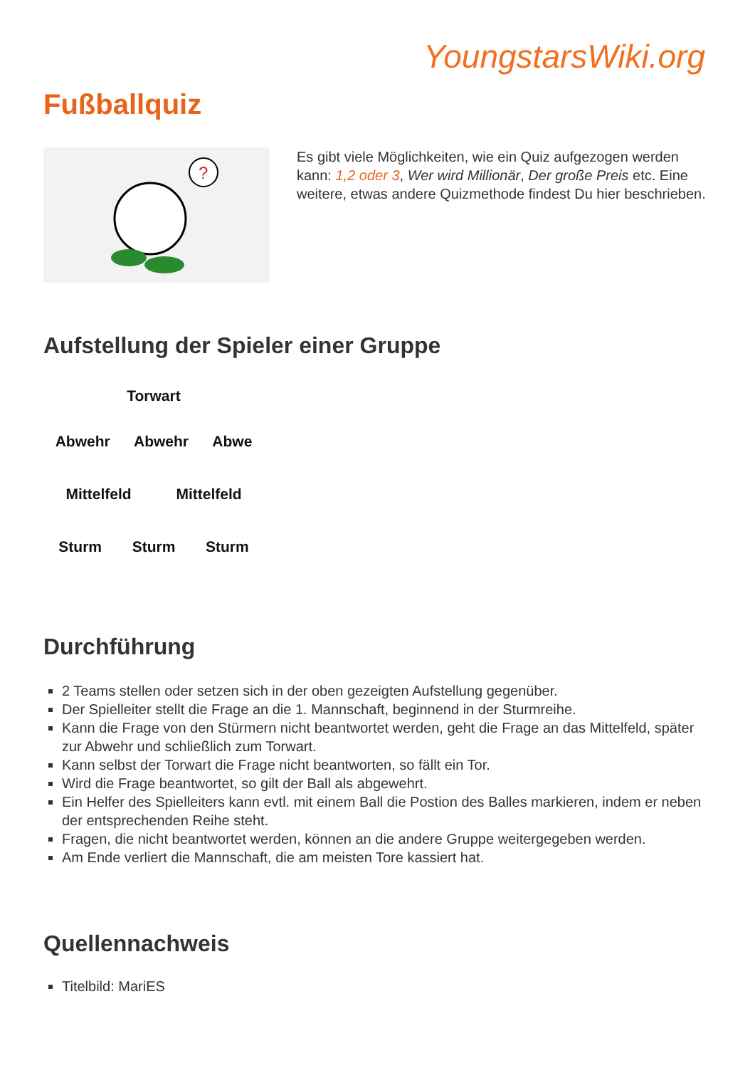YoungstarsWiki.org
Fußballquiz
?
Es gibt viele Möglichkeiten, wie ein Quiz aufgezogen werden kann: 1,2 oder 3, Wer wird Millionär, Der große Preis etc. Eine weitere, etwas andere Quizmethode findest Du hier beschrieben.
Aufstellung der Spieler einer Gruppe
Torwart
Abwehr Abwehr Abwe
Mittelfeld Mittelfeld
Sturm Sturm Sturm
Durchführung
2 Teams stellen oder setzen sich in der oben gezeigten Aufstellung gegenüber.
Der Spielleiter stellt die Frage an die 1. Mannschaft, beginnend in der Sturmreihe.
Kann die Frage von den Stürmern nicht beantwortet werden, geht die Frage an das Mittelfeld, später zur Abwehr und schließlich zum Torwart.
Kann selbst der Torwart die Frage nicht beantworten, so fällt ein Tor.
Wird die Frage beantwortet, so gilt der Ball als abgewehrt.
Ein Helfer des Spielleiters kann evtl. mit einem Ball die Postion des Balles markieren, indem er neben der entsprechenden Reihe steht.
Fragen, die nicht beantwortet werden, können an die andere Gruppe weitergegeben werden.
Am Ende verliert die Mannschaft, die am meisten Tore kassiert hat.
Quellennachweis
Titelbild: MariES